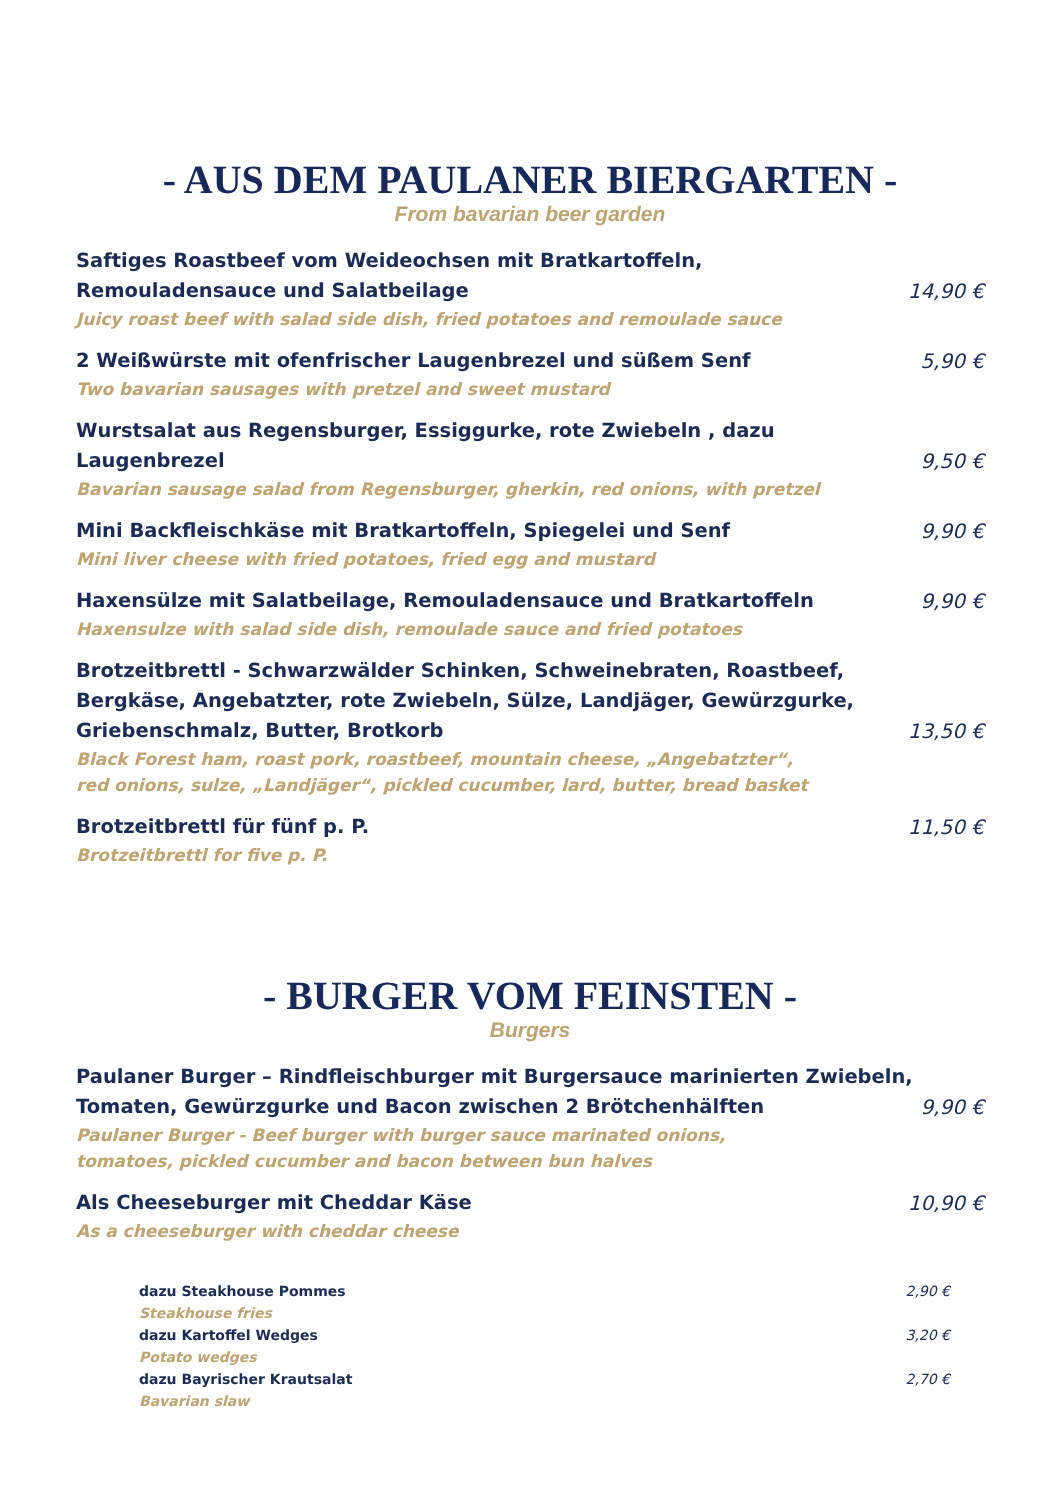- AUS DEM PAULANER BIERGARTEN -
From bavarian beer garden
Saftiges Roastbeef vom Weideochsen mit Bratkartoffeln,
Remouladensauce und Salatbeilage
14,90 €
Juicy roast beef with salad side dish, fried potatoes and remoulade sauce
2 Weißwürste mit ofenfrischer Laugenbrezel und süßem Senf
5,90 €
Two bavarian sausages with pretzel and sweet mustard
Wurstsalat aus Regensburger, Essiggurke, rote Zwiebeln , dazu Laugenbrezel
9,50 €
Bavarian sausage salad from Regensburger, gherkin, red onions, with pretzel
Mini Backfleischkäse mit Bratkartoffeln, Spiegelei und Senf
9,90 €
Mini liver cheese with fried potatoes, fried egg and mustard
Haxensülze mit Salatbeilage, Remouladensauce und Bratkartoffeln
9,90 €
Haxensulze with salad side dish, remoulade sauce and fried potatoes
Brotzeitbrettl - Schwarzwälder Schinken, Schweinebraten, Roastbeef,
Bergkäse, Angebatzter, rote Zwiebeln, Sülze, Landjäger, Gewürzgurke,
Griebenschmalz, Butter, Brotkorb
13,50 €
Black Forest ham, roast pork, roastbeef, mountain cheese, „Angebatzter“,
red onions, sulze, „Landjäger“, pickled cucumber, lard, butter, bread basket
Brotzeitbrettl für fünf p. P.
11,50 €
Brotzeitbrettl for five p. P.
- BURGER VOM FEINSTEN -
Burgers
Paulaner Burger – Rindfleischburger mit Burgersauce marinierten Zwiebeln,
Tomaten, Gewürzgurke und Bacon zwischen 2 Brötchenhälften
9,90 €
Paulaner Burger - Beef burger with burger sauce marinated onions,
tomatoes, pickled cucumber and bacon between bun halves
Als Cheeseburger mit Cheddar Käse
10,90 €
As a cheeseburger with cheddar cheese
dazu Steakhouse Pommes
2,90 €
Steakhouse fries
dazu Kartoffel Wedges
3,20 €
Potato wedges
dazu Bayrischer Krautsalat
2,70 €
Bavarian slaw